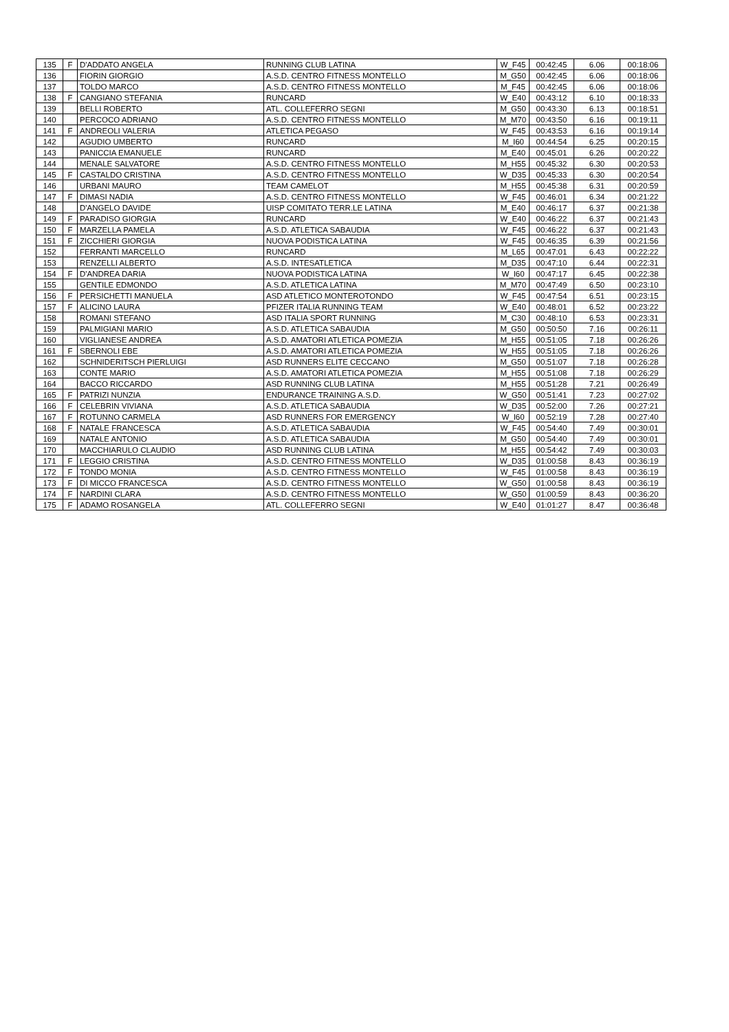| 135 | F | D'ADDATO ANGELA | RUNNING CLUB LATINA | W_F45 | 00:42:45 | 6.06 | 00:18:06 |
| 136 | | FIORIN GIORGIO | A.S.D. CENTRO FITNESS MONTELLO | M_G50 | 00:42:45 | 6.06 | 00:18:06 |
| 137 | | TOLDO MARCO | A.S.D. CENTRO FITNESS MONTELLO | M_F45 | 00:42:45 | 6.06 | 00:18:06 |
| 138 | F | CANGIANO STEFANIA | RUNCARD | W_E40 | 00:43:12 | 6.10 | 00:18:33 |
| 139 | | BELLI ROBERTO | ATL. COLLEFERRO SEGNI | M_G50 | 00:43:30 | 6.13 | 00:18:51 |
| 140 | | PERCOCO ADRIANO | A.S.D. CENTRO FITNESS MONTELLO | M_M70 | 00:43:50 | 6.16 | 00:19:11 |
| 141 | F | ANDREOLI VALERIA | ATLETICA PEGASO | W_F45 | 00:43:53 | 6.16 | 00:19:14 |
| 142 | | AGUDIO UMBERTO | RUNCARD | M_I60 | 00:44:54 | 6.25 | 00:20:15 |
| 143 | | PANICCIA EMANUELE | RUNCARD | M_E40 | 00:45:01 | 6.26 | 00:20:22 |
| 144 | | MENALE SALVATORE | A.S.D. CENTRO FITNESS MONTELLO | M_H55 | 00:45:32 | 6.30 | 00:20:53 |
| 145 | F | CASTALDO CRISTINA | A.S.D. CENTRO FITNESS MONTELLO | W_D35 | 00:45:33 | 6.30 | 00:20:54 |
| 146 | | URBANI MAURO | TEAM CAMELOT | M_H55 | 00:45:38 | 6.31 | 00:20:59 |
| 147 | F | DIMASI NADIA | A.S.D. CENTRO FITNESS MONTELLO | W_F45 | 00:46:01 | 6.34 | 00:21:22 |
| 148 | | D'ANGELO DAVIDE | UISP COMITATO TERR.LE LATINA | M_E40 | 00:46:17 | 6.37 | 00:21:38 |
| 149 | F | PARADISO GIORGIA | RUNCARD | W_E40 | 00:46:22 | 6.37 | 00:21:43 |
| 150 | F | MARZELLA PAMELA | A.S.D. ATLETICA SABAUDIA | W_F45 | 00:46:22 | 6.37 | 00:21:43 |
| 151 | F | ZICCHIERI GIORGIA | NUOVA PODISTICA LATINA | W_F45 | 00:46:35 | 6.39 | 00:21:56 |
| 152 | | FERRANTI MARCELLO | RUNCARD | M_L65 | 00:47:01 | 6.43 | 00:22:22 |
| 153 | | RENZELLI ALBERTO | A.S.D. INTESATLETICA | M_D35 | 00:47:10 | 6.44 | 00:22:31 |
| 154 | F | D'ANDREA DARIA | NUOVA PODISTICA LATINA | W_I60 | 00:47:17 | 6.45 | 00:22:38 |
| 155 | | GENTILE EDMONDO | A.S.D. ATLETICA LATINA | M_M70 | 00:47:49 | 6.50 | 00:23:10 |
| 156 | F | PERSICHETTI MANUELA | ASD ATLETICO MONTEROTONDO | W_F45 | 00:47:54 | 6.51 | 00:23:15 |
| 157 | F | ALICINO LAURA | PFIZER ITALIA RUNNING TEAM | W_E40 | 00:48:01 | 6.52 | 00:23:22 |
| 158 | | ROMANI STEFANO | ASD ITALIA SPORT RUNNING | M_C30 | 00:48:10 | 6.53 | 00:23:31 |
| 159 | | PALMIGIANI MARIO | A.S.D. ATLETICA SABAUDIA | M_G50 | 00:50:50 | 7.16 | 00:26:11 |
| 160 | | VIGLIANESE ANDREA | A.S.D. AMATORI ATLETICA POMEZIA | M_H55 | 00:51:05 | 7.18 | 00:26:26 |
| 161 | F | SBERNOLI EBE | A.S.D. AMATORI ATLETICA POMEZIA | W_H55 | 00:51:05 | 7.18 | 00:26:26 |
| 162 | | SCHNIDERITSCH PIERLUIGI | ASD RUNNERS ELITE CECCANO | M_G50 | 00:51:07 | 7.18 | 00:26:28 |
| 163 | | CONTE MARIO | A.S.D. AMATORI ATLETICA POMEZIA | M_H55 | 00:51:08 | 7.18 | 00:26:29 |
| 164 | | BACCO RICCARDO | ASD RUNNING CLUB LATINA | M_H55 | 00:51:28 | 7.21 | 00:26:49 |
| 165 | F | PATRIZI NUNZIA | ENDURANCE TRAINING A.S.D. | W_G50 | 00:51:41 | 7.23 | 00:27:02 |
| 166 | F | CELEBRIN VIVIANA | A.S.D. ATLETICA SABAUDIA | W_D35 | 00:52:00 | 7.26 | 00:27:21 |
| 167 | F | ROTUNNO CARMELA | ASD RUNNERS FOR EMERGENCY | W_I60 | 00:52:19 | 7.28 | 00:27:40 |
| 168 | F | NATALE FRANCESCA | A.S.D. ATLETICA SABAUDIA | W_F45 | 00:54:40 | 7.49 | 00:30:01 |
| 169 | | NATALE ANTONIO | A.S.D. ATLETICA SABAUDIA | M_G50 | 00:54:40 | 7.49 | 00:30:01 |
| 170 | | MACCHIARULO CLAUDIO | ASD RUNNING CLUB LATINA | M_H55 | 00:54:42 | 7.49 | 00:30:03 |
| 171 | F | LEGGIO CRISTINA | A.S.D. CENTRO FITNESS MONTELLO | W_D35 | 01:00:58 | 8.43 | 00:36:19 |
| 172 | F | TONDO MONIA | A.S.D. CENTRO FITNESS MONTELLO | W_F45 | 01:00:58 | 8.43 | 00:36:19 |
| 173 | F | DI MICCO FRANCESCA | A.S.D. CENTRO FITNESS MONTELLO | W_G50 | 01:00:58 | 8.43 | 00:36:19 |
| 174 | F | NARDINI CLARA | A.S.D. CENTRO FITNESS MONTELLO | W_G50 | 01:00:59 | 8.43 | 00:36:20 |
| 175 | F | ADAMO ROSANGELA | ATL. COLLEFERRO SEGNI | W_E40 | 01:01:27 | 8.47 | 00:36:48 |